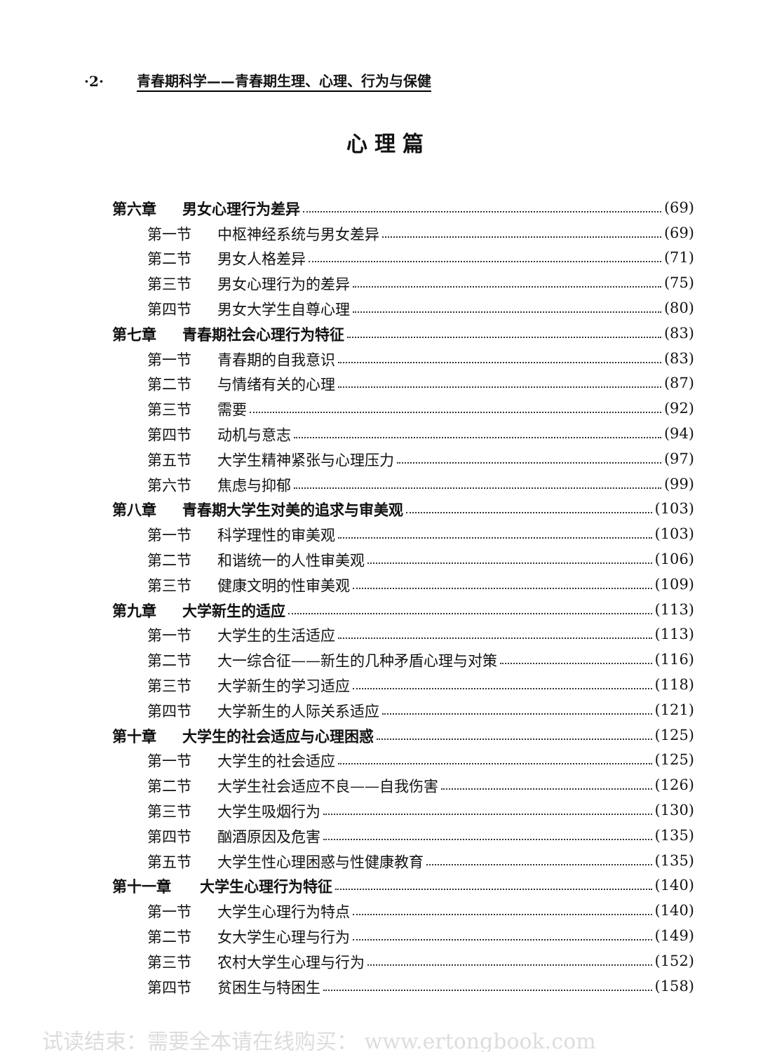·2· 青春期科学——青春期生理、心理、行为与保健
心理篇
第六章 男女心理行为差异 (69)
第一节 中枢神经系统与男女差异 (69)
第二节 男女人格差异 (71)
第三节 男女心理行为的差异 (75)
第四节 男女大学生自尊心理 (80)
第七章 青春期社会心理行为特征 (83)
第一节 青春期的自我意识 (83)
第二节 与情绪有关的心理 (87)
第三节 需要 (92)
第四节 动机与意志 (94)
第五节 大学生精神紧张与心理压力 (97)
第六节 焦虑与抑郁 (99)
第八章 青春期大学生对美的追求与审美观 (103)
第一节 科学理性的审美观 (103)
第二节 和谐统一的人性审美观 (106)
第三节 健康文明的性审美观 (109)
第九章 大学新生的适应 (113)
第一节 大学生的生活适应 (113)
第二节 大一综合征——新生的几种矛盾心理与对策 (116)
第三节 大学新生的学习适应 (118)
第四节 大学新生的人际关系适应 (121)
第十章 大学生的社会适应与心理困惑 (125)
第一节 大学生的社会适应 (125)
第二节 大学生社会适应不良——自我伤害 (126)
第三节 大学生吸烟行为 (130)
第四节 酗酒原因及危害 (135)
第五节 大学生性心理困惑与性健康教育 (135)
第十一章 大学生心理行为特征 (140)
第一节 大学生心理行为特点 (140)
第二节 女大学生心理与行为 (149)
第三节 农村大学生心理与行为 (152)
第四节 贫困生与特困生 (158)
试读结束：需要全本请在线购买： www.ertongbook.com